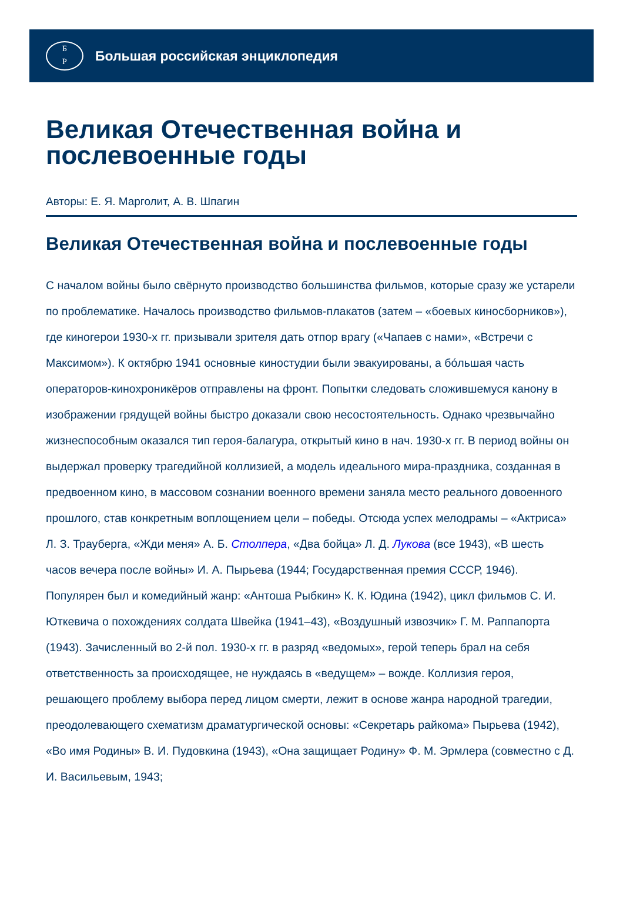Б
Р
Большая российская энциклопедия
Великая Отечественная война и послевоенные годы
Авторы: Е. Я. Марголит, А. В. Шпагин
Великая Отечественная война и послевоенные годы
С началом войны было свёрнуто производство большинства фильмов, которые сразу же устарели по проблематике. Началось производство фильмов-плакатов (затем – «боевых киносборников»), где киногерои 1930-х гг. призывали зрителя дать отпор врагу («Чапаев с нами», «Встречи с Максимом»). К октябрю 1941 основные киностудии были эвакуированы, а бóльшая часть операторов-кинохроникёров отправлены на фронт. Попытки следовать сложившемуся канону в изображении грядущей войны быстро доказали свою несостоятельность. Однако чрезвычайно жизнеспособным оказался тип героя-балагура, открытый кино в нач. 1930-х гг. В период войны он выдержал проверку трагедийной коллизией, а модель идеального мира-праздника, созданная в предвоенном кино, в массовом сознании военного времени заняла место реального довоенного прошлого, став конкретным воплощением цели – победы. Отсюда успех мелодрамы – «Актриса» Л. З. Трауберга, «Жди меня» А. Б. Столпера, «Два бойца» Л. Д. Лукова (все 1943), «В шесть часов вечера после войны» И. А. Пырьева (1944; Государственная премия СССР, 1946). Популярен был и комедийный жанр: «Антоша Рыбкин» К. К. Юдина (1942), цикл фильмов С. И. Юткевича о похождениях солдата Швейка (1941–43), «Воздушный извозчик» Г. М. Раппапорта (1943). Зачисленный во 2-й пол. 1930-х гг. в разряд «ведомых», герой теперь брал на себя ответственность за происходящее, не нуждаясь в «ведущем» – вожде. Коллизия героя, решающего проблему выбора перед лицом смерти, лежит в основе жанра народной трагедии, преодолевающего схематизм драматургической основы: «Секретарь райкома» Пырьева (1942), «Во имя Родины» В. И. Пудовкина (1943), «Она защищает Родину» Ф. М. Эрмлера (совместно с Д. И. Васильевым, 1943;